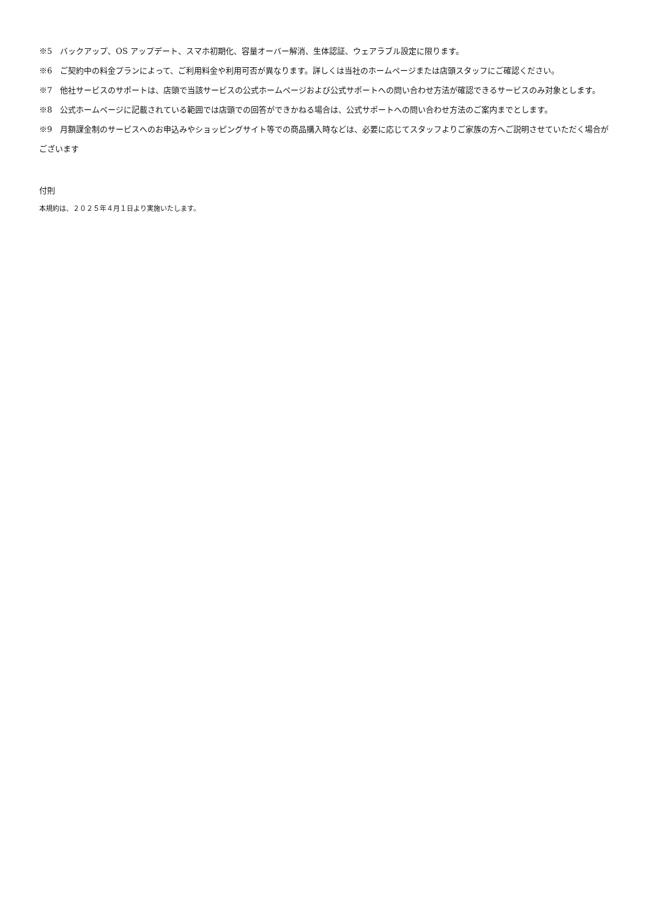※5　バックアップ、OS アップデート、スマホ初期化、容量オーバー解消、生体認証、ウェアラブル設定に限ります。
※6　ご契約中の料金プランによって、ご利用料金や利用可否が異なります。詳しくは当社のホームページまたは店頭スタッフにご確認ください。
※7　他社サービスのサポートは、店頭で当該サービスの公式ホームページおよび公式サポートへの問い合わせ方法が確認できるサービスのみ対象とします。
※8　公式ホームページに記載されている範囲では店頭での回答ができかねる場合は、公式サポートへの問い合わせ方法のご案内までとします。
※9　月額課金制のサービスへのお申込みやショッピングサイト等での商品購入時などは、必要に応じてスタッフよりご家族の方へご説明させていただく場合がございます
付則
本規約は、２０２５年４月１日より実施いたします。